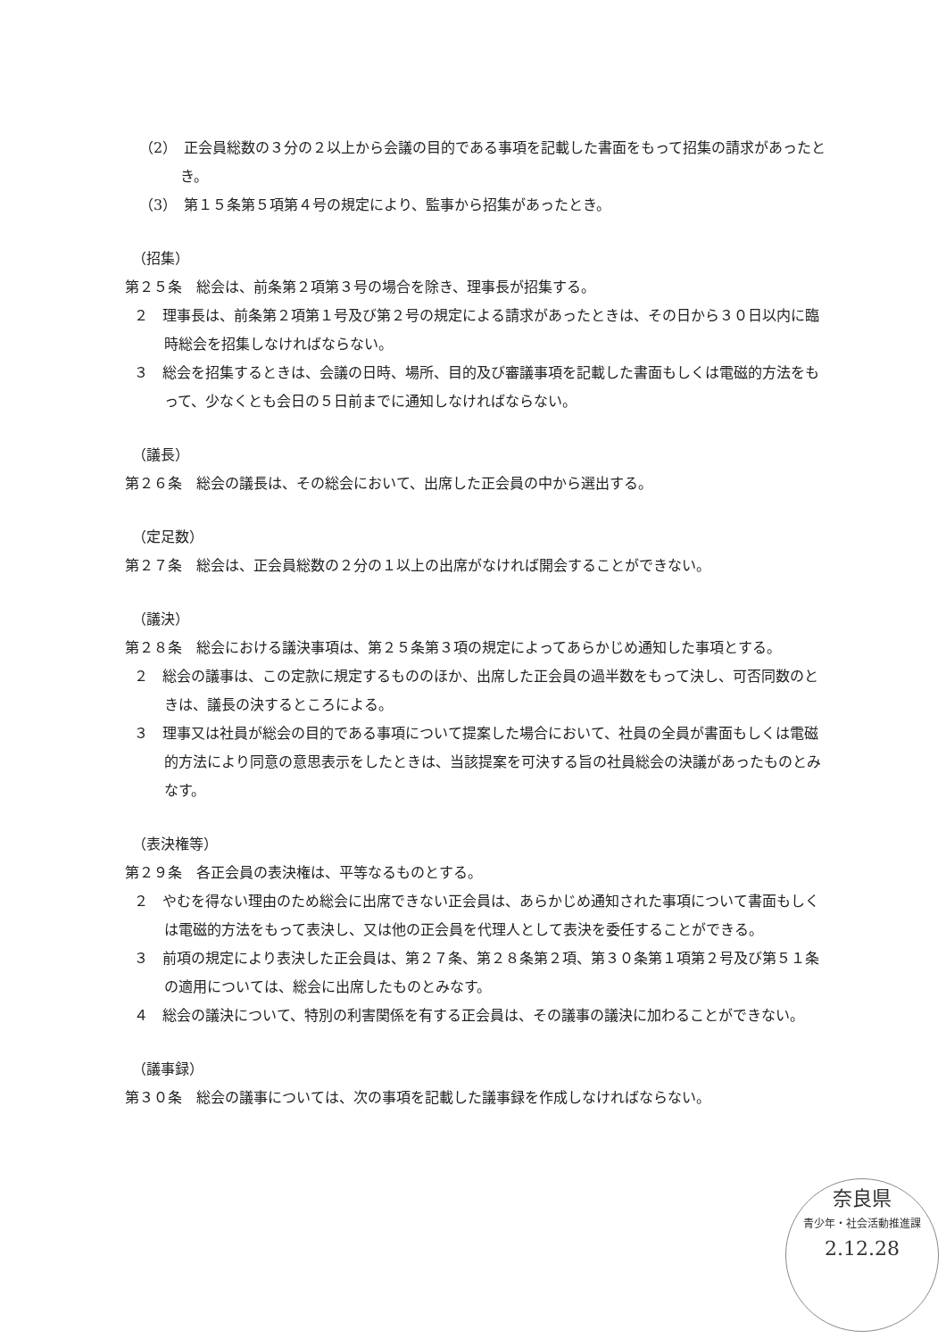（2）　正会員総数の３分の２以上から会議の目的である事項を記載した書面をもって招集の請求があったとき。
（3）　第１５条第５項第４号の規定により、監事から招集があったとき。
（招集）
第２５条　総会は、前条第２項第３号の場合を除き、理事長が招集する。
２　理事長は、前条第２項第１号及び第２号の規定による請求があったときは、その日から３０日以内に臨時総会を招集しなければならない。
３　総会を招集するときは、会議の日時、場所、目的及び審議事項を記載した書面もしくは電磁的方法をもって、少なくとも会日の５日前までに通知しなければならない。
（議長）
第２６条　総会の議長は、その総会において、出席した正会員の中から選出する。
（定足数）
第２７条　総会は、正会員総数の２分の１以上の出席がなければ開会することができない。
（議決）
第２８条　総会における議決事項は、第２５条第３項の規定によってあらかじめ通知した事項とする。
２　総会の議事は、この定款に規定するもののほか、出席した正会員の過半数をもって決し、可否同数のときは、議長の決するところによる。
３　理事又は社員が総会の目的である事項について提案した場合において、社員の全員が書面もしくは電磁的方法により同意の意思表示をしたときは、当該提案を可決する旨の社員総会の決議があったものとみなす。
（表決権等）
第２９条　各正会員の表決権は、平等なるものとする。
２　やむを得ない理由のため総会に出席できない正会員は、あらかじめ通知された事項について書面もしくは電磁的方法をもって表決し、又は他の正会員を代理人として表決を委任することができる。
３　前項の規定により表決した正会員は、第２７条、第２８条第２項、第３０条第１項第２号及び第５１条の適用については、総会に出席したものとみなす。
４　総会の議決について、特別の利害関係を有する正会員は、その議事の議決に加わることができない。
（議事録）
第３０条　総会の議事については、次の事項を記載した議事録を作成しなければならない。
奈良県
青少年・社会活動推進課
2.12.28